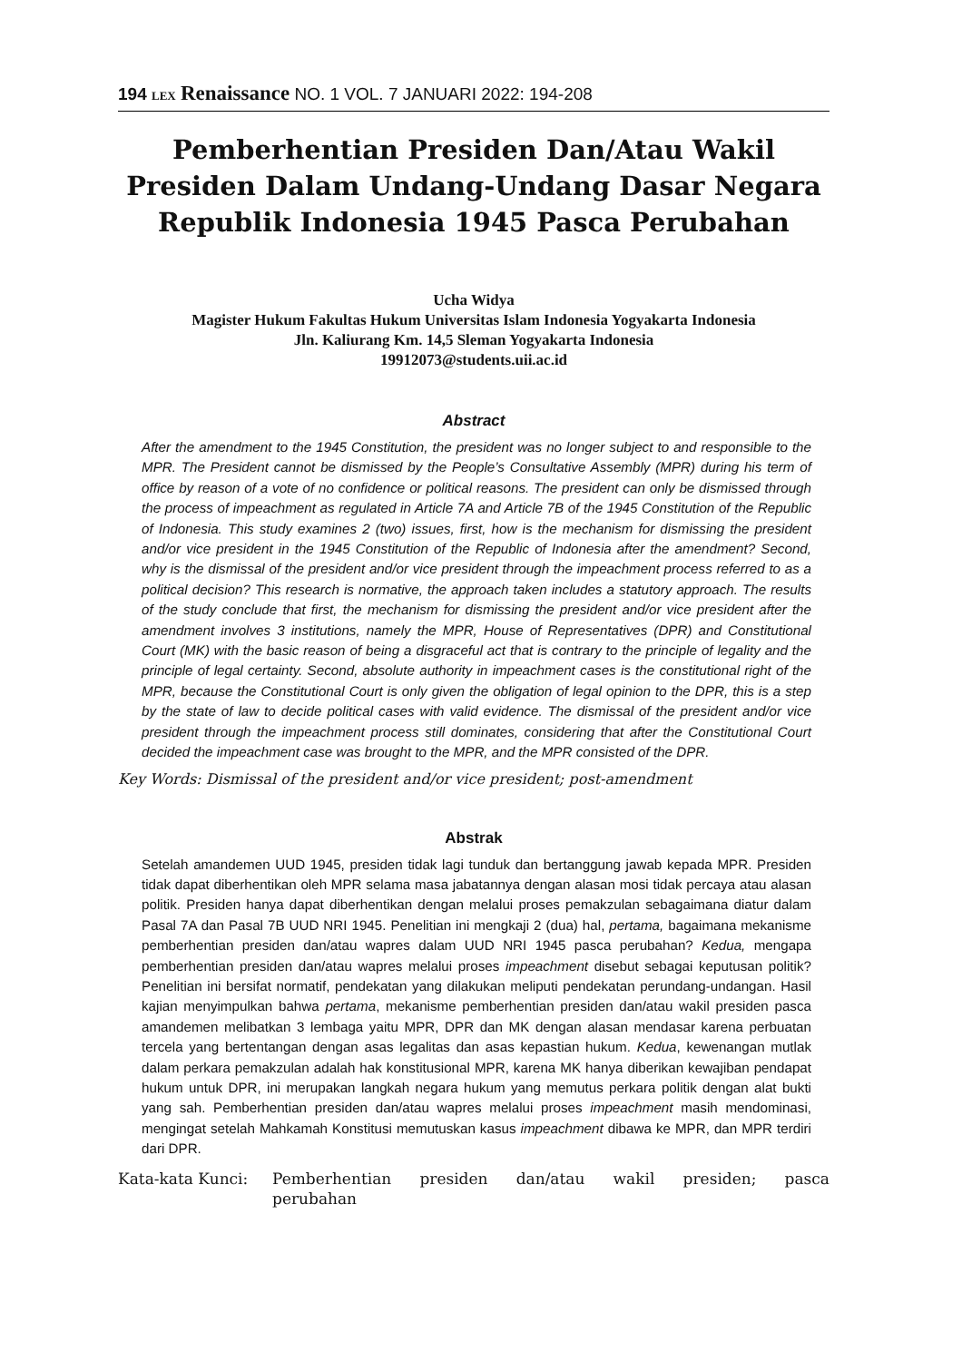194 LEX Renaissance NO. 1 VOL. 7 JANUARI 2022: 194-208
Pemberhentian Presiden Dan/Atau Wakil Presiden Dalam Undang-Undang Dasar Negara Republik Indonesia 1945 Pasca Perubahan
Ucha Widya
Magister Hukum Fakultas Hukum Universitas Islam Indonesia Yogyakarta Indonesia
Jln. Kaliurang Km. 14,5 Sleman Yogyakarta Indonesia
19912073@students.uii.ac.id
Abstract
After the amendment to the 1945 Constitution, the president was no longer subject to and responsible to the MPR. The President cannot be dismissed by the People’s Consultative Assembly (MPR) during his term of office by reason of a vote of no confidence or political reasons. The president can only be dismissed through the process of impeachment as regulated in Article 7A and Article 7B of the 1945 Constitution of the Republic of Indonesia. This study examines 2 (two) issues, first, how is the mechanism for dismissing the president and/or vice president in the 1945 Constitution of the Republic of Indonesia after the amendment? Second, why is the dismissal of the president and/or vice president through the impeachment process referred to as a political decision? This research is normative, the approach taken includes a statutory approach. The results of the study conclude that first, the mechanism for dismissing the president and/or vice president after the amendment involves 3 institutions, namely the MPR, House of Representatives (DPR) and Constitutional Court (MK) with the basic reason of being a disgraceful act that is contrary to the principle of legality and the principle of legal certainty. Second, absolute authority in impeachment cases is the constitutional right of the MPR, because the Constitutional Court is only given the obligation of legal opinion to the DPR, this is a step by the state of law to decide political cases with valid evidence. The dismissal of the president and/or vice president through the impeachment process still dominates, considering that after the Constitutional Court decided the impeachment case was brought to the MPR, and the MPR consisted of the DPR.
Key Words: Dismissal of the president and/or vice president; post-amendment
Abstrak
Setelah amandemen UUD 1945, presiden tidak lagi tunduk dan bertanggung jawab kepada MPR. Presiden tidak dapat diberhentikan oleh MPR selama masa jabatannya dengan alasan mosi tidak percaya atau alasan politik. Presiden hanya dapat diberhentikan dengan melalui proses pemakzulan sebagaimana diatur dalam Pasal 7A dan Pasal 7B UUD NRI 1945. Penelitian ini mengkaji 2 (dua) hal, pertama, bagaimana mekanisme pemberhentian presiden dan/atau wapres dalam UUD NRI 1945 pasca perubahan? Kedua, mengapa pemberhentian presiden dan/atau wapres melalui proses impeachment disebut sebagai keputusan politik? Penelitian ini bersifat normatif, pendekatan yang dilakukan meliputi pendekatan perundang-undangan. Hasil kajian menyimpulkan bahwa pertama, mekanisme pemberhentian presiden dan/atau wakil presiden pasca amandemen melibatkan 3 lembaga yaitu MPR, DPR dan MK dengan alasan mendasar karena perbuatan tercela yang bertentangan dengan asas legalitas dan asas kepastian hukum. Kedua, kewenangan mutlak dalam perkara pemakzulan adalah hak konstitusional MPR, karena MK hanya diberikan kewajiban pendapat hukum untuk DPR, ini merupakan langkah negara hukum yang memutus perkara politik dengan alat bukti yang sah. Pemberhentian presiden dan/atau wapres melalui proses impeachment masih mendominasi, mengingat setelah Mahkamah Konstitusi memutuskan kasus impeachment dibawa ke MPR, dan MPR terdiri dari DPR.
Kata-kata Kunci: Pemberhentian presiden dan/atau wakil presiden; pasca perubahan